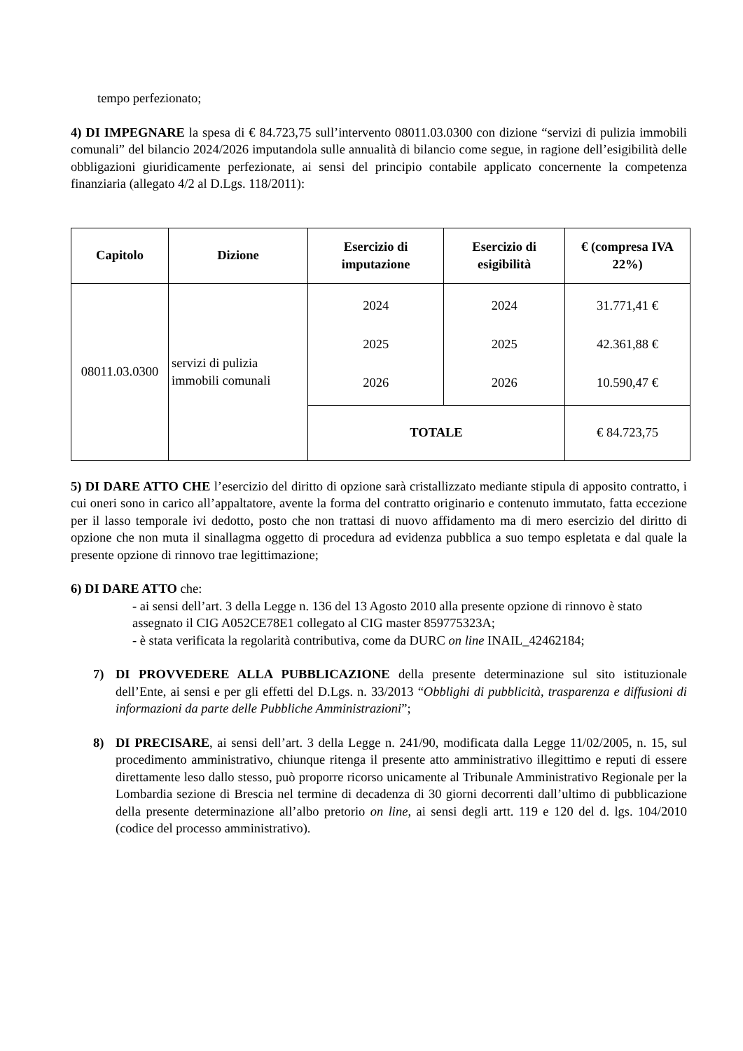tempo perfezionato;
4) DI IMPEGNARE la spesa di € 84.723,75 sull’intervento 08011.03.0300 con dizione “servizi di pulizia immobili comunali” del bilancio 2024/2026 imputandola sulle annualità di bilancio come segue, in ragione dell’esigibilità delle obbligazioni giuridicamente perfezionate, ai sensi del principio contabile applicato concernente la competenza finanziaria (allegato 4/2 al D.Lgs. 118/2011):
| Capitolo | Dizione | Esercizio di imputazione | Esercizio di esigibilità | € (compresa IVA 22%) |
| --- | --- | --- | --- | --- |
| 08011.03.0300 | servizi di pulizia immobili comunali | 2024 2025 2026 | 2024 2025 2026 | 31.771,41 € 42.361,88 € 10.590,47 € |
| | | TOTALE | | € 84.723,75 |
5) DI DARE ATTO CHE l’esercizio del diritto di opzione sarà cristallizzato mediante stipula di apposito contratto, i cui oneri sono in carico all’appaltatore, avente la forma del contratto originario e contenuto immutato, fatta eccezione per il lasso temporale ivi dedotto, posto che non trattasi di nuovo affidamento ma di mero esercizio del diritto di opzione che non muta il sinallagma oggetto di procedura ad evidenza pubblica a suo tempo espletata e dal quale la presente opzione di rinnovo trae legittimazione;
6) DI DARE ATTO che:
- ai sensi dell’art. 3 della Legge n. 136 del 13 Agosto 2010 alla presente opzione di rinnovo è stato assegnato il CIG A052CE78E1 collegato al CIG master 859775323A;
- è stata verificata la regolarità contributiva, come da DURC on line INAIL_42462184;
7) DI PROVVEDERE ALLA PUBBLICAZIONE della presente determinazione sul sito istituzionale dell’Ente, ai sensi e per gli effetti del D.Lgs. n. 33/2013 “Obblighi di pubblicità, trasparenza e diffusioni di informazioni da parte delle Pubbliche Amministrazioni”;
8) DI PRECISARE, ai sensi dell’art. 3 della Legge n. 241/90, modificata dalla Legge 11/02/2005, n. 15, sul procedimento amministrativo, chiunque ritenga il presente atto amministrativo illegittimo e reputi di essere direttamente leso dallo stesso, può proporre ricorso unicamente al Tribunale Amministrativo Regionale per la Lombardia sezione di Brescia nel termine di decadenza di 30 giorni decorrenti dall’ultimo di pubblicazione della presente determinazione all’albo pretorio on line, ai sensi degli artt. 119 e 120 del d. lgs. 104/2010 (codice del processo amministrativo).